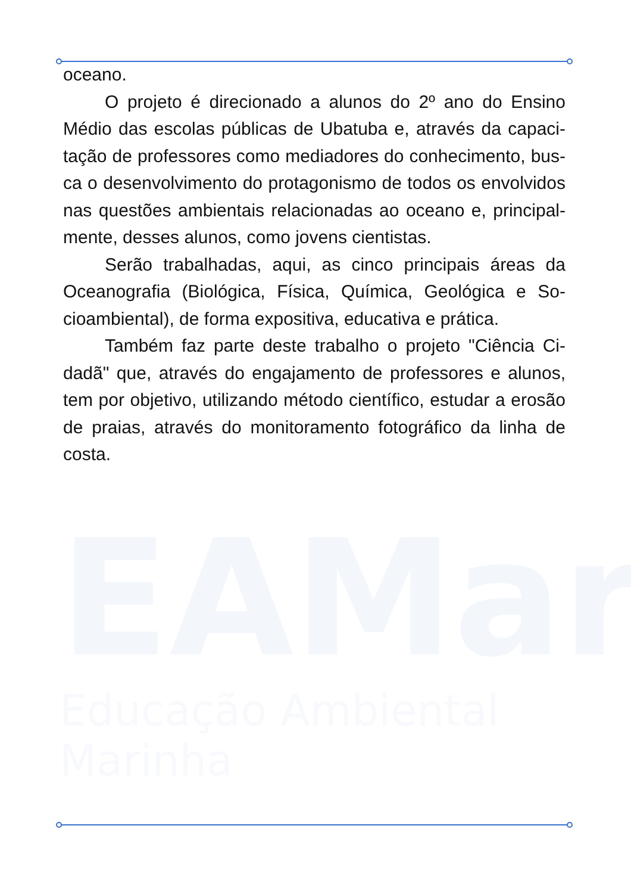EAMar Educação Ambiental Marinha
oceano.
O projeto é direcionado a alunos do 2º ano do Ensino Médio das escolas públicas de Ubatuba e, através da capaci­tação de professores como mediadores do conhecimento, bus­ca o desenvolvimento do protagonismo de todos os envolvidos nas questões ambientais relacionadas ao oceano e, principal­mente, desses alunos, como jovens cientistas.
Serão trabalhadas, aqui, as cinco principais áreas da Oceanografia (Biológica, Física, Química, Geológica e So­cioambiental), de forma expositiva, educativa e prática.
Também faz parte deste trabalho o projeto "Ciência Ci­dadã" que, através do engajamento de professores e alunos, tem por objetivo, utilizando método científico, estudar a erosão de praias, através do monitoramento fotográfico da linha de costa.